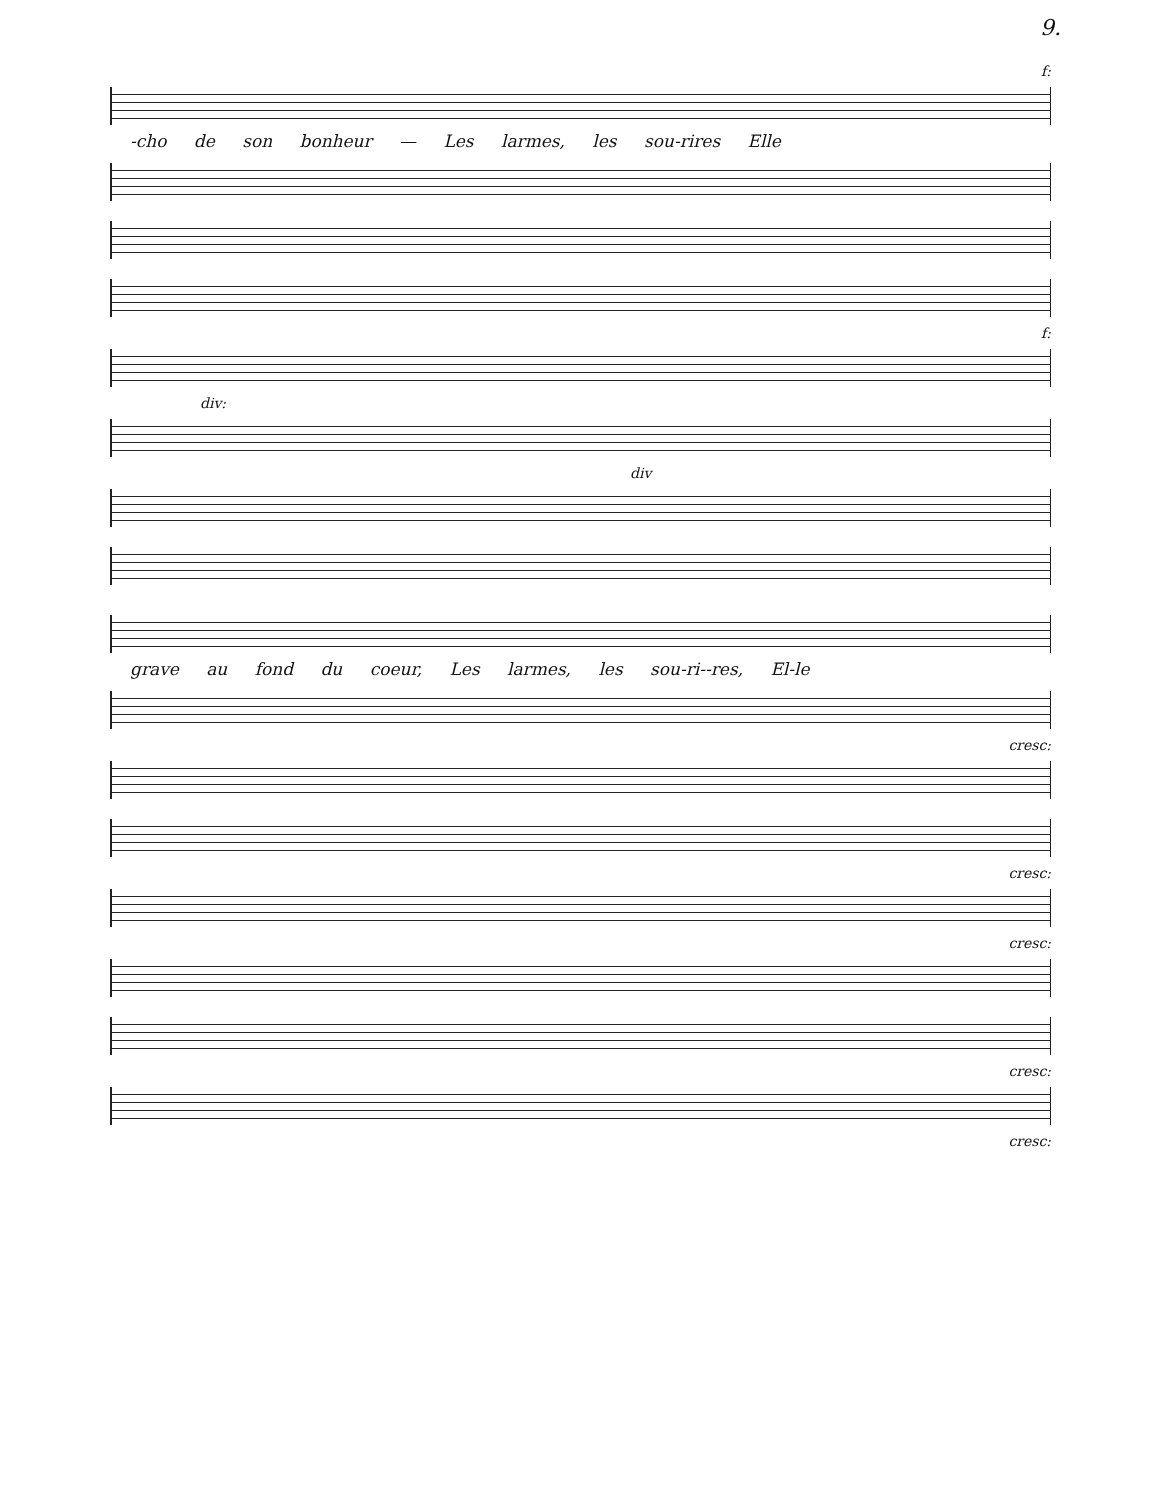9.
f:
-cho de son bonheur — Les larmes, les sou-rires Elle
f:
div:
div
grave au fond du coeur, Les larmes, les sou-ri--res, El-le
cresc:
cresc:
cresc:
cresc:
cresc: